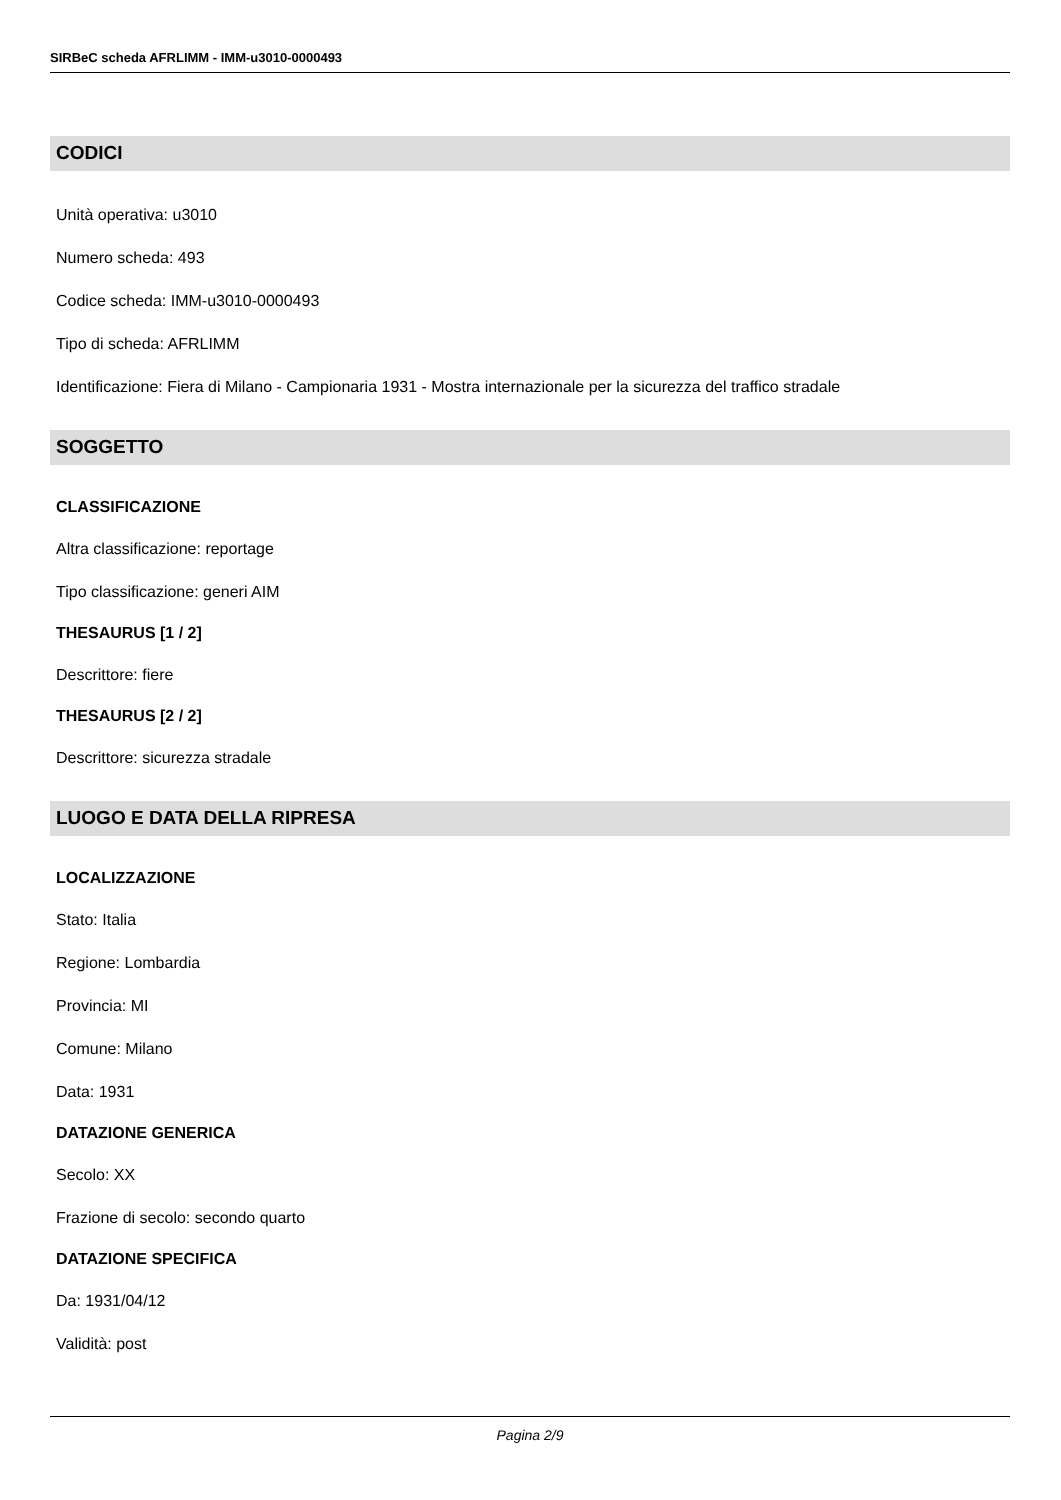SIRBeC scheda AFRLIMM - IMM-u3010-0000493
CODICI
Unità operativa: u3010
Numero scheda: 493
Codice scheda: IMM-u3010-0000493
Tipo di scheda: AFRLIMM
Identificazione: Fiera di Milano - Campionaria 1931 - Mostra internazionale per la sicurezza del traffico stradale
SOGGETTO
CLASSIFICAZIONE
Altra classificazione: reportage
Tipo classificazione: generi AIM
THESAURUS [1 / 2]
Descrittore: fiere
THESAURUS [2 / 2]
Descrittore: sicurezza stradale
LUOGO E DATA DELLA RIPRESA
LOCALIZZAZIONE
Stato: Italia
Regione: Lombardia
Provincia: MI
Comune: Milano
Data: 1931
DATAZIONE GENERICA
Secolo: XX
Frazione di secolo: secondo quarto
DATAZIONE SPECIFICA
Da: 1931/04/12
Validità: post
Pagina 2/9